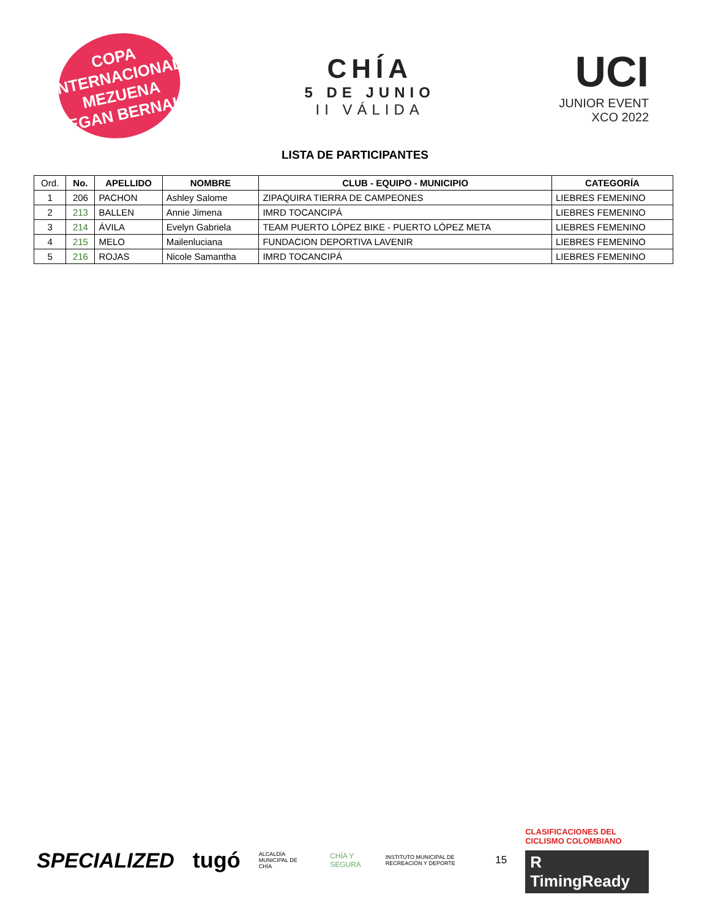COPA INTERNACIONAL
MEZUENA
EGAN BERNAL
CHÍA
5 DE JUNIO
II VÁLIDA
UCI
JUNIOR EVENT
XCO 2022
LISTA DE PARTICIPANTES
| Ord. | No. | APELLIDO | NOMBRE | CLUB - EQUIPO - MUNICIPIO | CATEGORÍA |
| --- | --- | --- | --- | --- | --- |
| 1 | 206 | PACHON | Ashley Salome | ZIPAQUIRA TIERRA DE CAMPEONES | LIEBRES FEMENINO |
| 2 | 213 | BALLEN | Annie Jimena | IMRD TOCANCIPÁ | LIEBRES FEMENINO |
| 3 | 214 | ÁVILA | Evelyn Gabriela | TEAM PUERTO LÓPEZ BIKE - PUERTO LÓPEZ META | LIEBRES FEMENINO |
| 4 | 215 | MELO | Mailenluciana | FUNDACION DEPORTIVA LAVENIR | LIEBRES FEMENINO |
| 5 | 216 | ROJAS | Nicole Samantha | IMRD TOCANCIPÁ | LIEBRES FEMENINO |
SPECIALIZED tugó ALCALDÍA MUNICIPAL DE CHÍA CHÍA Y SEGURA INSTITUTO MUNICIPAL DE RECREACIÓN Y DEPORTE 15
CLASIFICACIONES DEL CICLISMO COLOMBIANO
R TimingReady